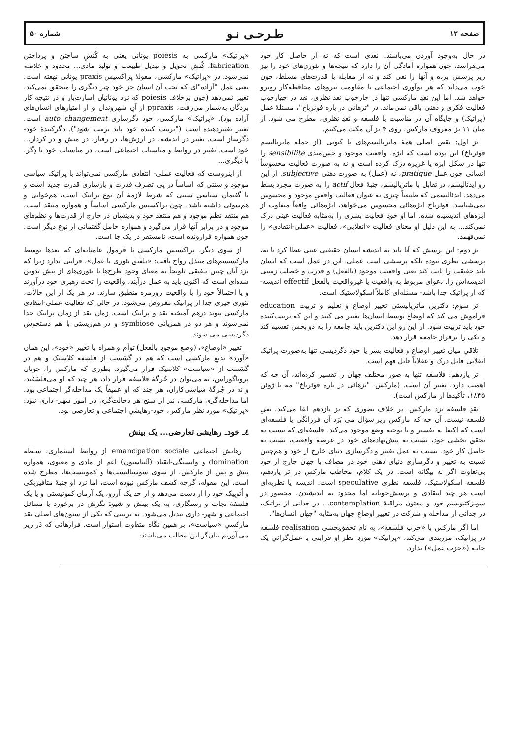صفحه ۱۲ طـرحـی نـو شماره ۵۰
در حال به‌وجود آوردن می‌باشند. نقدی است که نه از حاصل کار خود می‌هراسد، چون همواره آمادگی آن را دارد که نتیجه‌ها و تئوری‌های خود را نیز زیر پرسش برده و آنها را نفی کند و نه از مقابله با قدرت‌های مسلط، چون خوب می‌داند که هر نوآوری اجتماعی با مقاومت نیروهای محافظه‌کار روبرو خواهد شد. اما این نقدِ مارکسی تنها در چارچوب نقد نظری، نقد در چهارچوب فعالیت فکری و ذهنی باقی نمی‌ماند. در "تزهائی در باره فوئرباخ"، مسئلهٔ عمل (پراتیک) و جایگاه آن در مناسبت با فلسفه و نقدِ نظری، مطرح می شود. از میان ۱۱ تز معروف مارکس، روی ۴ تز آن مکث می‌کنیم.
تز اول: نقص اصلی همهٔ ماتریالیسم‌های تا کنونی (از جمله ماتریالیسم فوئرباخ) این بوده است که ابژه، واقعیت موجود و حس‌مندی sensibilite را تنها در شکل ابژه یا غریزه درک کرده است و نه به صورت فعالیت محسوساً انسانی چون عمل pratique، نه (عمل) به صورت ذهنی subjective. از این رو ایدئالیسم، در تقابل با ماتریالیسم، جنبهٔ فعال actif را به صورت مجرد بسط می‌دهد. ایدئالیسمی که طبیعتاً چیزی به عنوان فعالیت واقعیِ موجود و محسوس نمی‌شناسد. فوئرباخ ابژه‌هائی محسوس می‌خواهد، ابژه‌هائی واقعاً متفاوت از ابژه‌های اندیشیده شده. اما او خودِ فعالیت بشری را به‌مثابه فعالیت عینی درک نمی‌کند... به این دلیل او معنای فعالیت «انقلابی»، فعالیت «عملی-انتقادی» را نمی‌فهمد.
تز دوم: این پرسش که آیا باید به اندیشه انسان حقیقتی عینی عطا کرد یا نه، پرسشی نظری نبوده بلکه پرسشی است عملی. این در عمل است که انسان باید حقیقت را ثابت کند یعنی واقعیت موجود (بالفعل) و قدرت و خصلت زمینی اندیشه‌اش را. دعوای مربوط به واقعیت یا غیرواقعیت بالفعل effectif اندیشه- که از پراتیک جدا باشد- مسئله‌ای کاملاً اسکولاستیک است.
تز سوم: دکترین ماتریالیستی تغییر اوضاع و تعلیم و تربیت education فراموش می کند که اوضاع توسط انسان‌ها تغییر می کنند و این که تربیت‌کننده خود باید تربیت شود. از این رو این دکترین باید جامعه را به دو بخش تقسیم کند و یکی را برفراز جامعه قرار دهد.
تلاقیِ میان تغییر اوضاع و فعالیت بشر یا خود دگردیسی تنها به‌صورت پراتیک انقلابی قابل درک و عقلاناً قابل فهم است.
تز یازدهم: فلاسفه تنها به صور مختلف جهان را تفسیر کرده‌اند، آن چه که اهمیت دارد، تغییر آن است. (مارکس، "تزهائی در باره فوئرباخ" مه یا ژوئن ۱۸۴۵، تأکیدها از مارکس است).
نقدِ فلسفه نزد مارکس، بر خلاف تصوری که تز یازدهم القا می‌کند، نفیِ فلسفه نیست. آن چه که مارکس زیر سؤال می بَرَد آن فرزانگی یا فلسفه‌ای است که اکتفا به تفسیر و یا توجیه وضع موجود می‌کند. فلسفه‌ای که نسبت به تحقق بخشی خود، نسبت به پیش‌نهاده‌های خود در عرصه واقعیت، نسبت به حاصل کار خود، نسبت به عمل تغییر و دگرسازی دنیای خارج از خود و هم‌چنین نسبت به تغییر و دگرسازی دنیای ذهنی خود در مصاف با جهان خارج از خود بی‌تفاوت اگر نه بیگانه است. در یک کلام، مخاطب مارکس در تز یازدهم، فلسفه اسکولاستیک، فلسفه نظری speculative است. اندیشه یا نظریه‌ای است هر چند انتقادی و پرسش‌جویانه اما محدود به اندیشیدن، محصور در سوبژکتیویسم خود و مفتون مراقبهٔ contemplation... در جدائی از پراتیک، در جدائی از مداخله و شرکت در تغییر اوضاع جهان به‌مثابه "جهان انسان‌ها".
اما اگر مارکس با «حزب فلسفه»، به نام تحقق‌بخشی realisation فلسفه در پراتیک، مرزبندی می‌کند، «پراتیک» موردِ نظر او قرابتی با عمل‌گرائیِ یک جانبه («حزب عمل») ندارد.
«پراتیک» مارکسی به poiesis یونانی یعنی به کُنشِ ساختن و پرداختن fabrication، کُنش تحویل و تبدیل طبیعت و تولید مادی... محدود و خلاصه نمی‌شود. در «پراتیک» مارکسی، مقولهٔ پراکسیس praxis یونانی نهفته است. یعنی عمل "آزاده"ای که تحت آن انسان جز خود چیز دیگری را متحقق نمی‌کند، تغییر نمی‌دهد (چون برخلاف poiesis که نزد یونانیان اسارت‌بار و در نتیجه کار بردگان به‌شمار می‌رفت، ppraxis از آنِ شهروندان و از امتیازهای انسان‌های آزاده بود). «پراتیک» مارکسی، خود دگرسازی auto changement است. تغییر تغییردهنده است ("تربیت کننده خود باید تربیت شود"). دگرکنندهٔ خود- دگرساز است. تغییر در اندیشه، در ارزش‌ها، در رفتار، در منش و در کردار... خود است. تغییر در روابط و مناسبات اجتماعی است، در مناسبات خود با دِگر، با دیگری...
از اینروست که فعالیت عملی- انتقادی مارکسی نمی‌تواند با پراتیک سیاسی موجود و سنتی که اساساً در پی تصرف قدرت و بازسازی قدرت جدید است و با گفتمان سیاسیِ سنتی که شرط لازمهٔ آن نوع پراتیک است، هم‌خوانی و هم‌سوئی داشته باشد. چون پراکسیس مارکسی اساساً و همواره منتقد است، هم منتقد نظم موجود و هم منتقد خود و بدینسان در خارج از قدرت‌ها و نظم‌های موجود و در برابر آنها قرار می‌گیرد و همواره حامل گفتمانی از نوع دیگر است. چون همواره فَرارونده است، نامستقر در یک جا است.
از سوی دیگر، پراکسیس مارکسی با فرمول عامیانه‌ای که بعدها توسط مارکسیسم‌های مبتذل رواج یافت: «تلفیق تئوری با عمل»، قرابتی ندارد زیرا که نزد آنان چنین تلفیقی تلویحاً به معنای وجود طرح‌ها یا تئوری‌های از پیش تدوین شده‌ای است که اکنون باید به عمل درآیند، واقعیت را تحت رهبری خود درآورند و یا احتمالاً خود را با واقعیت روزمره منطبق سازند. در هر یک از این حالات، تئوری چیزی جدا از پراتیک مفروض می‌شود. در حالی که فعالیت عملی-انتقادی مارکسی پیوند درهم آمیخته نقد و پراتیک است. زمان نقد از زمان پراتیک جدا نمی‌شوند و هر دو در همزیانی symbiose و در هم‌زیستی با هم دستخوش دگردیسی می شوند.
تغییر «اوضاع»، (وضع موجودِ بالفعل) توأم و همراه با تغییر «خود»، این همان «آورد» بدیعِ مارکسی است که هم در گسَست از فلسفه کلاسیک و هم در گسَست از «سیاست» کلاسیک قرار می‌گیرد. بطوری که مارکس را، چونان پروتاگوراس، نه می‌توان در جُرگهٔ فلاسفه قرار داد، هر چند که او می‌فلسَفید، و نه در جُرگهٔ سیاسی‌کاران، هر چند که او عمیقاً یک مداخله‌گر اجتماعی بود. اما مداخله‌گری مارکسی نیز از سنخ هر دخالت‌گری در امور شهر- داری نبود: «پراتیکِ» مورد نظر مارکس، خود-رهایشیِ اجتماعی و تعارضی بود.
٤ـ خودـ رهایشی تعارضی... یک بینش
رهایش اجتماعی emancipation sociale از روابط استثماری، سلطه domination و وابستگی-انقیاد (آلیناسیون) اعم از مادی و معنوی، همواره پیش و پس از مارکس، از سوی سوسیالیست‌ها و کمونیست‌ها، مطرح شده است. این مقوله، گرچه کشف مارکس نبوده است، اما نزد او جنبهٔ متافیزیکی و اُتوپیک خود را از دست می‌دهد و از حد یک آرزو، یک آرمان کمونیستی و یا یک فلسفهٔ نجات و رستگاری، به یک بینش و شیوهٔ نگرش در برخورد با مسائل اجتماعی و شهر- داری تبدیل می‌شود. به ترتیبی که یکی از ستون‌های اصلی نقد مارکسیِ «سیاست»، بر همین نگاه متفاوت استوار است. فرازهائی که دَر زیر می آوریم بیان‌گر این مطلب می‌باشند: